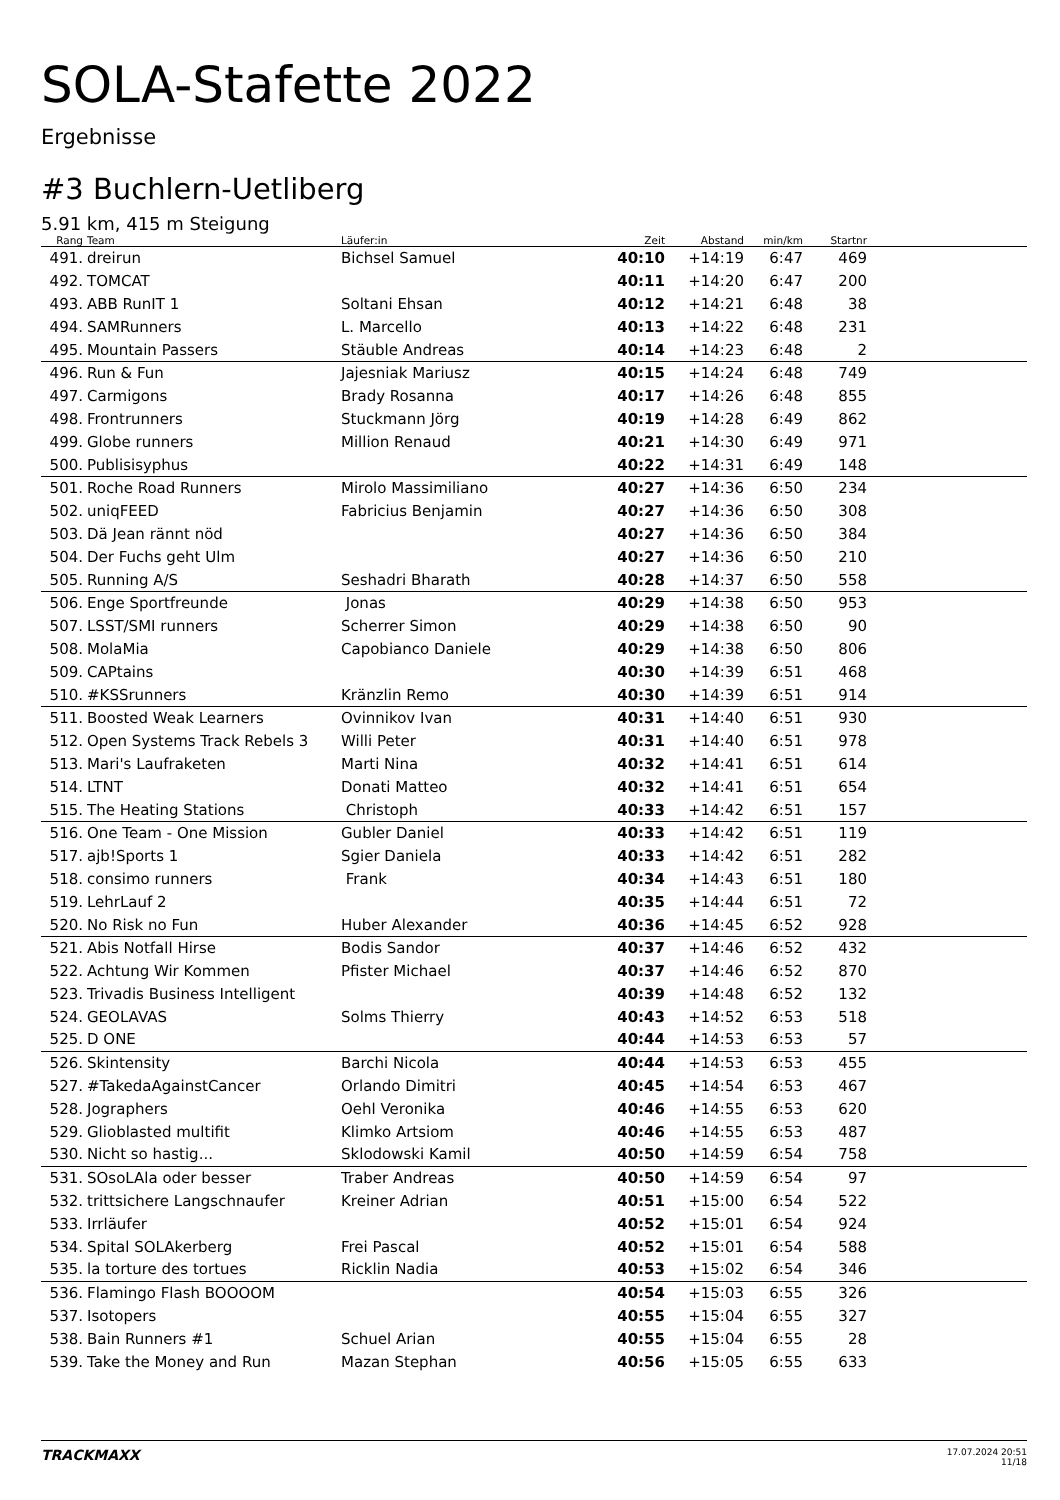SOLA-Stafette 2022
Ergebnisse
#3 Buchlern-Uetliberg
5.91 km, 415 m Steigung
| Rang | Team | Läufer:in | Zeit | Abstand | min/km | Startnr | |
| --- | --- | --- | --- | --- | --- | --- | --- |
| 491. | dreirun | Bichsel Samuel | 40:10 | +14:19 | 6:47 | 469 | |
| 492. | TOMCAT | | 40:11 | +14:20 | 6:47 | 200 | |
| 493. | ABB RunIT 1 | Soltani Ehsan | 40:12 | +14:21 | 6:48 | 38 | |
| 494. | SAMRunners | L. Marcello | 40:13 | +14:22 | 6:48 | 231 | |
| 495. | Mountain Passers | Stäuble Andreas | 40:14 | +14:23 | 6:48 | 2 | |
| 496. | Run & Fun | Jajesniak Mariusz | 40:15 | +14:24 | 6:48 | 749 | |
| 497. | Carmigons | Brady Rosanna | 40:17 | +14:26 | 6:48 | 855 | |
| 498. | Frontrunners | Stuckmann Jörg | 40:19 | +14:28 | 6:49 | 862 | |
| 499. | Globe runners | Million Renaud | 40:21 | +14:30 | 6:49 | 971 | |
| 500. | Publisisyphus | | 40:22 | +14:31 | 6:49 | 148 | |
| 501. | Roche Road Runners | Mirolo Massimiliano | 40:27 | +14:36 | 6:50 | 234 | |
| 502. | uniqFEED | Fabricius Benjamin | 40:27 | +14:36 | 6:50 | 308 | |
| 503. | Dä Jean rännt nöd | | 40:27 | +14:36 | 6:50 | 384 | |
| 504. | Der Fuchs geht Ulm | | 40:27 | +14:36 | 6:50 | 210 | |
| 505. | Running A/S | Seshadri Bharath | 40:28 | +14:37 | 6:50 | 558 | |
| 506. | Enge Sportfreunde | Jonas | 40:29 | +14:38 | 6:50 | 953 | |
| 507. | LSST/SMI runners | Scherrer Simon | 40:29 | +14:38 | 6:50 | 90 | |
| 508. | MolaMia | Capobianco Daniele | 40:29 | +14:38 | 6:50 | 806 | |
| 509. | CAPtains | | 40:30 | +14:39 | 6:51 | 468 | |
| 510. | #KSSrunners | Kränzlin Remo | 40:30 | +14:39 | 6:51 | 914 | |
| 511. | Boosted Weak Learners | Ovinnikov Ivan | 40:31 | +14:40 | 6:51 | 930 | |
| 512. | Open Systems Track Rebels 3 | Willi Peter | 40:31 | +14:40 | 6:51 | 978 | |
| 513. | Mari's Laufraketen | Marti Nina | 40:32 | +14:41 | 6:51 | 614 | |
| 514. | LTNT | Donati Matteo | 40:32 | +14:41 | 6:51 | 654 | |
| 515. | The Heating Stations | Christoph | 40:33 | +14:42 | 6:51 | 157 | |
| 516. | One Team - One Mission | Gubler Daniel | 40:33 | +14:42 | 6:51 | 119 | |
| 517. | ajb!Sports 1 | Sgier Daniela | 40:33 | +14:42 | 6:51 | 282 | |
| 518. | consimo runners | Frank | 40:34 | +14:43 | 6:51 | 180 | |
| 519. | LehrLauf 2 | | 40:35 | +14:44 | 6:51 | 72 | |
| 520. | No Risk no Fun | Huber Alexander | 40:36 | +14:45 | 6:52 | 928 | |
| 521. | Abis Notfall Hirse | Bodis Sandor | 40:37 | +14:46 | 6:52 | 432 | |
| 522. | Achtung Wir Kommen | Pfister Michael | 40:37 | +14:46 | 6:52 | 870 | |
| 523. | Trivadis Business Intelligent | | 40:39 | +14:48 | 6:52 | 132 | |
| 524. | GEOLAVAS | Solms Thierry | 40:43 | +14:52 | 6:53 | 518 | |
| 525. | D ONE | | 40:44 | +14:53 | 6:53 | 57 | |
| 526. | Skintensity | Barchi Nicola | 40:44 | +14:53 | 6:53 | 455 | |
| 527. | #TakedaAgainstCancer | Orlando Dimitri | 40:45 | +14:54 | 6:53 | 467 | |
| 528. | Jographers | Oehl Veronika | 40:46 | +14:55 | 6:53 | 620 | |
| 529. | Glioblasted multifit | Klimko Artsiom | 40:46 | +14:55 | 6:53 | 487 | |
| 530. | Nicht so hastig... | Sklodowski Kamil | 40:50 | +14:59 | 6:54 | 758 | |
| 531. | SOsoLAla oder besser | Traber Andreas | 40:50 | +14:59 | 6:54 | 97 | |
| 532. | trittsichere Langschnaufer | Kreiner Adrian | 40:51 | +15:00 | 6:54 | 522 | |
| 533. | Irrläufer | | 40:52 | +15:01 | 6:54 | 924 | |
| 534. | Spital SOLAkerberg | Frei Pascal | 40:52 | +15:01 | 6:54 | 588 | |
| 535. | la torture des tortues | Ricklin Nadia | 40:53 | +15:02 | 6:54 | 346 | |
| 536. | Flamingo Flash BOOOOM | | 40:54 | +15:03 | 6:55 | 326 | |
| 537. | Isotopers | | 40:55 | +15:04 | 6:55 | 327 | |
| 538. | Bain Runners #1 | Schuel Arian | 40:55 | +15:04 | 6:55 | 28 | |
| 539. | Take the Money and Run | Mazan Stephan | 40:56 | +15:05 | 6:55 | 633 | |
TRACKMAXX
17.07.2024 20:51
11/18